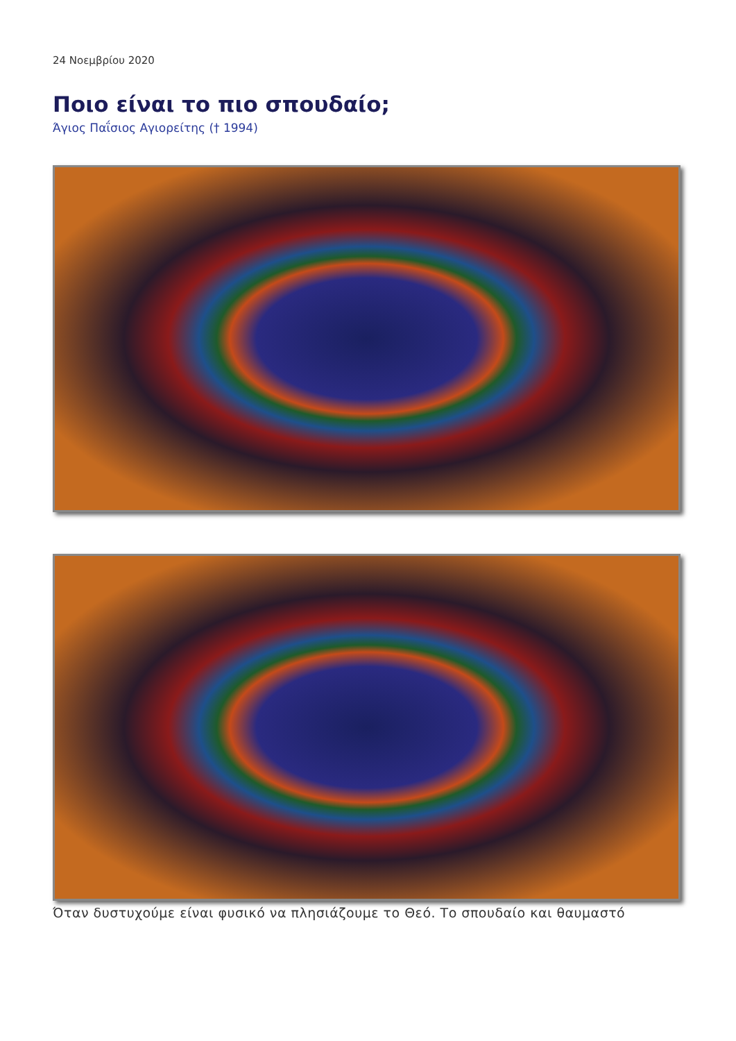24 Νοεμβρίου 2020
Ποιο είναι το πιο σπουδαίο;
Άγιος Παΐσιος Αγιορείτης († 1994)
Όταν δυστυχούμε είναι φυσικό να πλησιάζουμε το Θεό. Το σπουδαίο και θαυμαστό